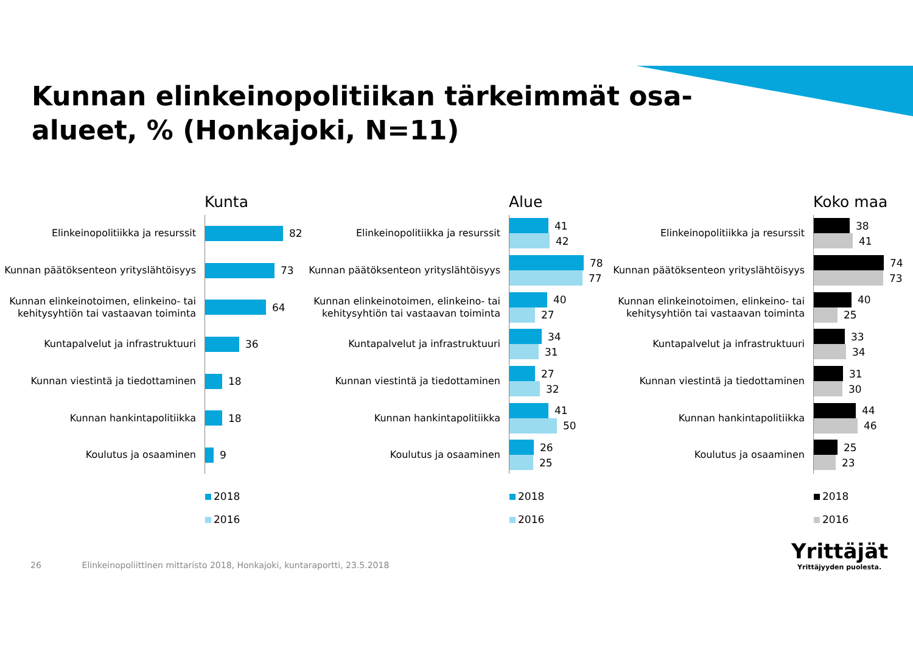Kunnan elinkeinopolitiikan tärkeimmät osa-alueet, % (Honkajoki, N=11)
Kunta
Elinkeinopolitiikka ja resurssit
82
Kunnan päätöksenteon yrityslähtöisyys
73
Kunnan elinkeinotoimen, elinkeino- tai kehitysyhtiön tai vastaavan toiminta
64
Kuntapalvelut ja infrastruktuuri
36
Kunnan viestintä ja tiedottaminen
18
Kunnan hankintapolitiikka
18
Koulutus ja osaaminen
9
2018
2016
Alue
Elinkeinopolitiikka ja resurssit
41
42
Kunnan päätöksenteon yrityslähtöisyys
78
77
Kunnan elinkeinotoimen, elinkeino- tai kehitysyhtiön tai vastaavan toiminta
40
27
Kuntapalvelut ja infrastruktuuri
34
31
Kunnan viestintä ja tiedottaminen
27
32
Kunnan hankintapolitiikka
41
50
Koulutus ja osaaminen
26
25
2018
2016
Koko maa
Elinkeinopolitiikka ja resurssit
38
41
Kunnan päätöksenteon yrityslähtöisyys
74
73
Kunnan elinkeinotoimen, elinkeino- tai kehitysyhtiön tai vastaavan toiminta
40
25
Kuntapalvelut ja infrastruktuuri
33
34
Kunnan viestintä ja tiedottaminen
31
30
Kunnan hankintapolitiikka
44
46
Koulutus ja osaaminen
25
23
2018
2016
26 Elinkeinopoliittinen mittaristo 2018, Honkajoki, kuntaraportti, 23.5.2018
Yrittäjät
Yrittäjyyden puolesta.